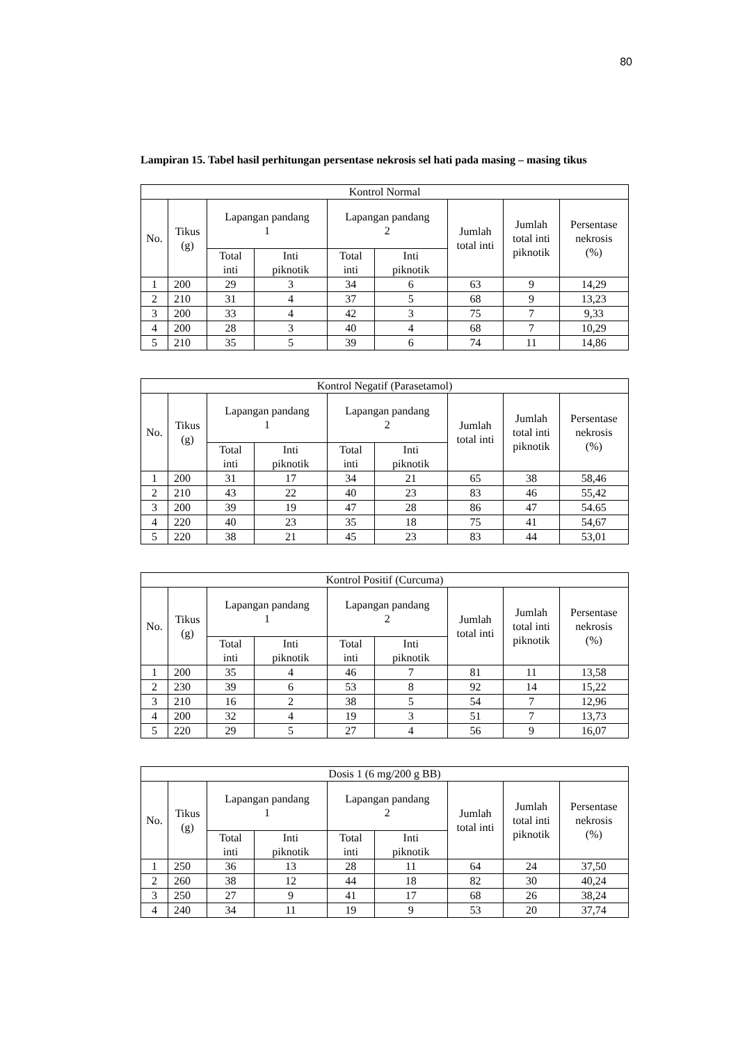80
Lampiran 15. Tabel hasil perhitungan persentase nekrosis sel hati pada masing – masing tikus
| Kontrol Normal | | | | | | | | |
| --- | --- | --- | --- | --- | --- | --- | --- | --- |
| No. | Tikus (g) | Lapangan pandang 1 | | Lapangan pandang 2 | | Jumlah total inti | Jumlah total inti piknotik | Persentase nekrosis (%) |
| | | Total inti | Inti piknotik | Total inti | Inti piknotik | | | |
| 1 | 200 | 29 | 3 | 34 | 6 | 63 | 9 | 14,29 |
| 2 | 210 | 31 | 4 | 37 | 5 | 68 | 9 | 13,23 |
| 3 | 200 | 33 | 4 | 42 | 3 | 75 | 7 | 9,33 |
| 4 | 200 | 28 | 3 | 40 | 4 | 68 | 7 | 10,29 |
| 5 | 210 | 35 | 5 | 39 | 6 | 74 | 11 | 14,86 |
| Kontrol Negatif (Parasetamol) | | | | | | | | |
| --- | --- | --- | --- | --- | --- | --- | --- | --- |
| No. | Tikus (g) | Lapangan pandang 1 | | Lapangan pandang 2 | | Jumlah total inti | Jumlah total inti piknotik | Persentase nekrosis (%) |
| | | Total inti | Inti piknotik | Total inti | Inti piknotik | | | |
| 1 | 200 | 31 | 17 | 34 | 21 | 65 | 38 | 58,46 |
| 2 | 210 | 43 | 22 | 40 | 23 | 83 | 46 | 55,42 |
| 3 | 200 | 39 | 19 | 47 | 28 | 86 | 47 | 54.65 |
| 4 | 220 | 40 | 23 | 35 | 18 | 75 | 41 | 54,67 |
| 5 | 220 | 38 | 21 | 45 | 23 | 83 | 44 | 53,01 |
| Kontrol Positif (Curcuma) | | | | | | | | |
| --- | --- | --- | --- | --- | --- | --- | --- | --- |
| No. | Tikus (g) | Lapangan pandang 1 | | Lapangan pandang 2 | | Jumlah total inti | Jumlah total inti piknotik | Persentase nekrosis (%) |
| | | Total inti | Inti piknotik | Total inti | Inti piknotik | | | |
| 1 | 200 | 35 | 4 | 46 | 7 | 81 | 11 | 13,58 |
| 2 | 230 | 39 | 6 | 53 | 8 | 92 | 14 | 15,22 |
| 3 | 210 | 16 | 2 | 38 | 5 | 54 | 7 | 12,96 |
| 4 | 200 | 32 | 4 | 19 | 3 | 51 | 7 | 13,73 |
| 5 | 220 | 29 | 5 | 27 | 4 | 56 | 9 | 16,07 |
| Dosis 1 (6 mg/200 g BB) | | | | | | | | |
| --- | --- | --- | --- | --- | --- | --- | --- | --- |
| No. | Tikus (g) | Lapangan pandang 1 | | Lapangan pandang 2 | | Jumlah total inti | Jumlah total inti piknotik | Persentase nekrosis (%) |
| | | Total inti | Inti piknotik | Total inti | Inti piknotik | | | |
| 1 | 250 | 36 | 13 | 28 | 11 | 64 | 24 | 37,50 |
| 2 | 260 | 38 | 12 | 44 | 18 | 82 | 30 | 40,24 |
| 3 | 250 | 27 | 9 | 41 | 17 | 68 | 26 | 38,24 |
| 4 | 240 | 34 | 11 | 19 | 9 | 53 | 20 | 37,74 |